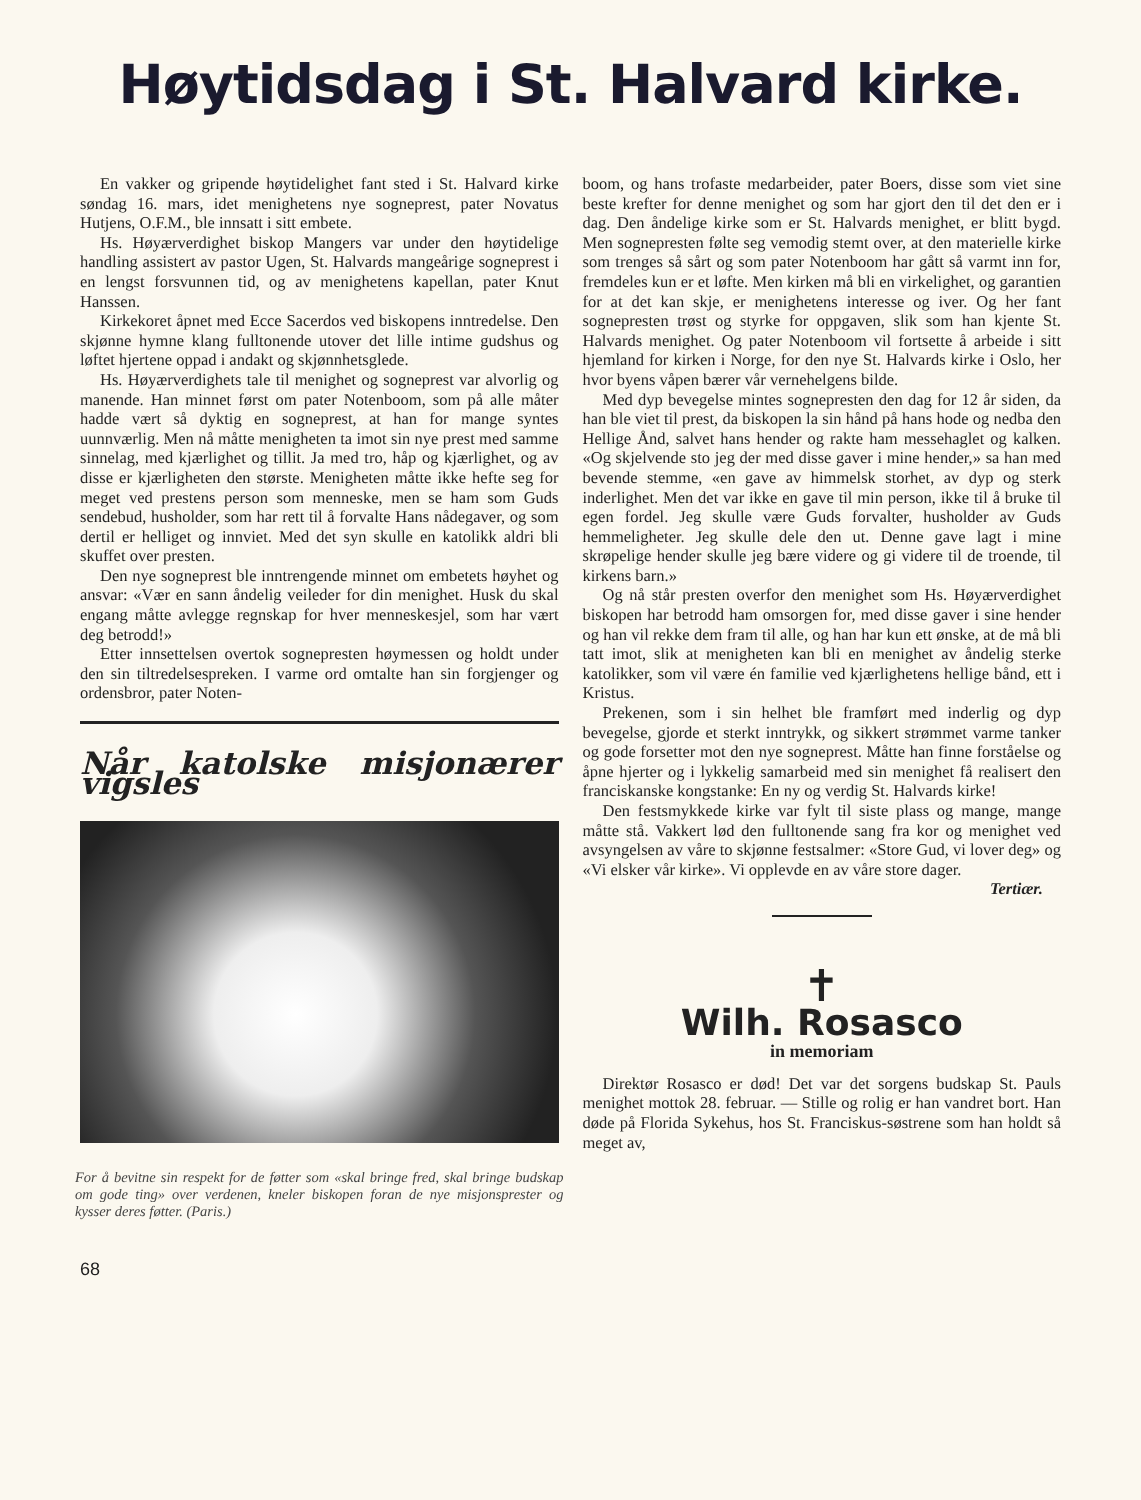Høytidsdag i St. Halvard kirke.
En vakker og gripende høytidelighet fant sted i St. Halvard kirke søndag 16. mars, idet menighetens nye sogneprest, pater Novatus Hutjens, O.F.M., ble innsatt i sitt embete.
Hs. Høyærverdighet biskop Mangers var under den høytidelige handling assistert av pastor Ugen, St. Halvards mangeårige sogneprest i en lengst forsvunnen tid, og av menighetens kapellan, pater Knut Hanssen.
Kirkekoret åpnet med Ecce Sacerdos ved biskopens inntredelse. Den skjønne hymne klang fulltonende utover det lille intime gudshus og løftet hjertene oppad i andakt og skjønnhetsglede.
Hs. Høyærverdighets tale til menighet og sogneprest var alvorlig og manende. Han minnet først om pater Notenboom, som på alle måter hadde vært så dyktig en sogneprest, at han for mange syntes uunnværlig. Men nå måtte menigheten ta imot sin nye prest med samme sinnelag, med kjærlighet og tillit. Ja med tro, håp og kjærlighet, og av disse er kjærligheten den største. Menigheten måtte ikke hefte seg for meget ved prestens person som menneske, men se ham som Guds sendebud, husholder, som har rett til å forvalte Hans nådegaver, og som dertil er helliget og innviet. Med det syn skulle en katolikk aldri bli skuffet over presten.
Den nye sogneprest ble inntrengende minnet om embetets høyhet og ansvar: «Vær en sann åndelig veileder for din menighet. Husk du skal engang måtte avlegge regnskap for hver menneskesjel, som har vært deg betrodd!»
Etter innsettelsen overtok sognepresten høymessen og holdt under den sin tiltredelsespreken. I varme ord omtalte han sin forgjenger og ordensbror, pater Noten-
Når katolske misjonærer vigsles
For å bevitne sin respekt for de føtter som «skal bringe fred, skal bringe budskap om gode ting» over verdenen, kneler biskopen foran de nye misjonsprester og kysser deres føtter. (Paris.)
68
boom, og hans trofaste medarbeider, pater Boers, disse som viet sine beste krefter for denne menighet og som har gjort den til det den er i dag. Den åndelige kirke som er St. Halvards menighet, er blitt bygd. Men sognepresten følte seg vemodig stemt over, at den materielle kirke som trenges så sårt og som pater Notenboom har gått så varmt inn for, fremdeles kun er et løfte. Men kirken må bli en virkelighet, og garantien for at det kan skje, er menighetens interesse og iver. Og her fant sognepresten trøst og styrke for oppgaven, slik som han kjente St. Halvards menighet. Og pater Notenboom vil fortsette å arbeide i sitt hjemland for kirken i Norge, for den nye St. Halvards kirke i Oslo, her hvor byens våpen bærer vår vernehelgens bilde.
Med dyp bevegelse mintes sognepresten den dag for 12 år siden, da han ble viet til prest, da biskopen la sin hånd på hans hode og nedba den Hellige Ånd, salvet hans hender og rakte ham messehaglet og kalken. «Og skjelvende sto jeg der med disse gaver i mine hender,» sa han med bevende stemme, «en gave av himmelsk storhet, av dyp og sterk inderlighet. Men det var ikke en gave til min person, ikke til å bruke til egen fordel. Jeg skulle være Guds forvalter, husholder av Guds hemmeligheter. Jeg skulle dele den ut. Denne gave lagt i mine skrøpelige hender skulle jeg bære videre og gi videre til de troende, til kirkens barn.»
Og nå står presten overfor den menighet som Hs. Høyærverdighet biskopen har betrodd ham omsorgen for, med disse gaver i sine hender og han vil rekke dem fram til alle, og han har kun ett ønske, at de må bli tatt imot, slik at menigheten kan bli en menighet av åndelig sterke katolikker, som vil være én familie ved kjærlighetens hellige bånd, ett i Kristus.
Prekenen, som i sin helhet ble framført med inderlig og dyp bevegelse, gjorde et sterkt inntrykk, og sikkert strømmet varme tanker og gode forsetter mot den nye sogneprest. Måtte han finne forståelse og åpne hjerter og i lykkelig samarbeid med sin menighet få realisert den franciskanske kongstanke: En ny og verdig St. Halvards kirke!
Den festsmykkede kirke var fylt til siste plass og mange, mange måtte stå. Vakkert lød den fulltonende sang fra kor og menighet ved avsyngelsen av våre to skjønne festsalmer: «Store Gud, vi lover deg» og «Vi elsker vår kirke». Vi opplevde en av våre store dager.
Tertiær.
✝
Wilh. Rosasco
in memoriam
Direktør Rosasco er død! Det var det sorgens budskap St. Pauls menighet mottok 28. februar. — Stille og rolig er han vandret bort. Han døde på Florida Sykehus, hos St. Franciskus-søstrene som han holdt så meget av,